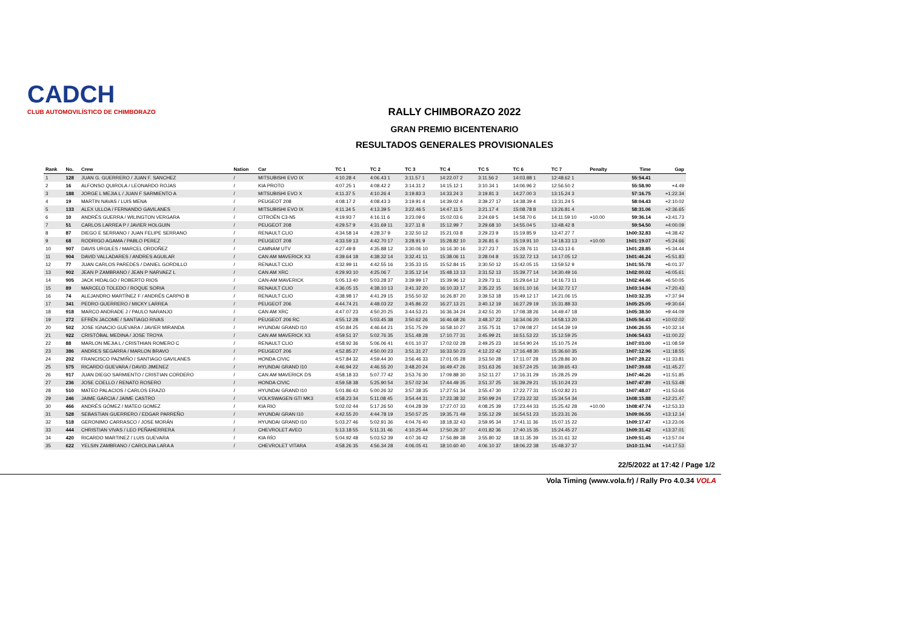CADCH
CLUB AUTOMOVILÍSTICO DE CHIMBORAZO
RALLY CHIMBORAZO 2022
GRAN PREMIO BICENTENARIO
RESULTADOS GENERALES PROVISIONALES
| Rank | No. | Crew | Nation | Car | TC 1 | TC 2 | TC 3 | TC 4 | TC 5 | TC 6 | TC 7 | Penalty | Time | Gap |
| --- | --- | --- | --- | --- | --- | --- | --- | --- | --- | --- | --- | --- | --- | --- |
| 1 | 128 | JUAN G. GUERRERO / JUAN F. SANCHEZ | / | MITSUBISHI EVO IX | 4:10.28 4 | 4:06.43 1 | 3:11.57 1 | 14:22.07 2 | 3:11.56 2 | 14:03.88 1 | 12:48.62 1 | | 55:54.41 | |
| 2 | 16 | ALFONSO QUIROLA / LEONARDO ROJAS | / | KIA PROTO | 4:07.25 1 | 4:08.42 2 | 3:14.31 2 | 14:15.12 1 | 3:10.34 1 | 14:06.96 2 | 12:56.50 2 | | 55:58.90 | +4.49 |
| 3 | 188 | JORGE L MEJIA L / JUAN F SARMIENTO A | / | MITSUBISHI EVO X | 4:11.37 5 | 4:10.26 4 | 3:19.83 3 | 14:33.24 3 | 3:19.81 3 | 14:27.00 3 | 13:15.24 3 | | 57:16.75 | +1:22.34 |
| 4 | 19 | MARTIN NAVAS / LUIS MENA | / | PEUGEOT 208 | 4:08.17 2 | 4:08.43 3 | 3:19.91 4 | 14:39.02 4 | 3:39.27 17 | 14:38.39 4 | 13:31.24 5 | | 58:04.43 | +2:10.02 |
| 5 | 133 | ALEX ULLOA / FERNANDO GAVILANES | / | MITSUBISHI EVO IX | 4:11.34 5 | 4:13.39 5 | 3:22.46 5 | 14:47.11 5 | 3:21.17 4 | 15:08.78 8 | 13:26.81 4 | | 58:31.06 | +2:36.65 |
| 6 | 10 | ANDRÉS GUERRA / WILINGTON VERGARA | / | CITROËN C3-N5 | 4:19.93 7 | 4:16.11 6 | 3:23.09 6 | 15:02.03 6 | 3:24.69 5 | 14:58.70 6 | 14:11.59 10 | +10.00 | 59:36.14 | +3:41.73 |
| 7 | 51 | CARLOS LARREA P / JAVIER HOLGUIN | / | PEUGEOT 208 | 4:29.57 9 | 4:31.69 11 | 3:27.11 8 | 15:12.99 7 | 3:29.68 10 | 14:55.04 5 | 13:48.42 8 | | 59:54.50 | +4:00.09 |
| 8 | 87 | DIEGO E SERRANO / JUAN FELIPE SERRANO | / | RENAULT CLIO | 4:34.58 14 | 4:28.37 9 | 3:32.50 12 | 15:21.03 8 | 3:29.23 9 | 15:19.85 9 | 13:47.27 7 | | 1h00:32.83 | +4:38.42 |
| 9 | 68 | RODRIGO AGAMA / PABLO PEREZ | / | PEUGEOT 208 | 4:33.59 13 | 4:42.70 17 | 3:28.91 9 | 15:28.82 10 | 3:26.81 6 | 15:19.91 10 | 14:18.33 13 | +10.00 | 1h01:19.07 | +5:24.66 |
| 10 | 907 | DAVIS URGILES / MARCEL ORDOÑEZ | / | CAMNAM UTV | 4:27.49 8 | 4:35.88 12 | 3:30.06 10 | 16:16.30 16 | 3:27.23 7 | 15:28.76 11 | 13:43.13 6 | | 1h01:28.85 | +5:34.44 |
| 11 | 904 | DAVID VALLADARES / ANDRES AGUILAR | / | CAN AM MAVERICK X3 | 4:39.64 18 | 4:38.32 14 | 3:32.41 11 | 15:38.06 11 | 3:28.04 8 | 15:32.72 13 | 14:17.05 12 | | 1h01:46.24 | +5:51.83 |
| 12 | 77 | JUAN CARLOS PAREDES / DANIEL GORDILLO | / | RENAULT CLIO | 4:32.99 11 | 4:42.55 16 | 3:35.33 15 | 15:52.84 15 | 3:30.50 12 | 15:42.05 15 | 13:59.52 9 | | 1h01:55.78 | +6:01.37 |
| 13 | 902 | JEAN P ZAMBRANO / JEAN P NARVAEZ L | / | CAN AM XRC | 4:29.93 10 | 4:25.06 7 | 3:35.12 14 | 15:48.13 13 | 3:31.52 13 | 15:39.77 14 | 14:30.49 16 | | 1h02:00.02 | +6:05.61 |
| 14 | 905 | JACK HIDALGO / ROBERTO RIOS | / | CAN-AM MAVERICK | 5:05.13 40 | 5:03.28 37 | 3:39.99 17 | 15:39.96 12 | 3:29.73 11 | 15:29.64 12 | 14:16.73 11 | | 1h02:44.46 | +6:50.05 |
| 15 | 89 | MARCELO TOLEDO / ROQUE SORIA | / | RENAULT CLIO | 4:36.05 15 | 4:38.10 13 | 3:41.32 20 | 16:10.33 17 | 3:35.22 15 | 16:01.10 16 | 14:32.72 17 | | 1h03:14.84 | +7:20.43 |
| 16 | 74 | ALEJANDRO MARTÍNEZ F / ANDRÉS CARPIO B | / | RENAULT CLIO | 4:38.98 17 | 4:41.29 15 | 3:55.50 32 | 16:26.87 20 | 3:39.53 18 | 15:49.12 17 | 14:21.06 15 | | 1h03:32.35 | +7:37.94 |
| 17 | 341 | PEDRO GUERRERO / MICKY LARREA | / | PEUGEOT 206 | 4:44.74 21 | 4:48.03 22 | 3:45.86 22 | 16:27.13 21 | 3:40.12 19 | 16:27.29 19 | 15:31.88 33 | | 1h05:25.05 | +9:30.64 |
| 18 | 918 | MARCO ANDRADE J / PAULO NARANJO | / | CAN AM XRC | 4:47.07 23 | 4:50.20 25 | 3:44.53 21 | 16:36.34 24 | 3:42.51 20 | 17:08.38 26 | 14:49.47 18 | | 1h05:38.50 | +9:44.09 |
| 19 | 272 | EFRÉN JACOME / SANTIAGO RIVAS | / | PEUGEOT 206 RC | 4:55.12 28 | 5:03.45 38 | 3:50.62 26 | 16:46.68 26 | 3:48.37 22 | 16:34.06 20 | 14:58.13 20 | | 1h05:56.43 | +10:02.02 |
| 20 | 502 | JOSE IGNACIO GUEVARA / JAVIER MIRANDA | / | HYUNDAI GRAND I10 | 4:50.84 25 | 4:46.64 21 | 3:51.75 29 | 16:58.10 27 | 3:55.75 31 | 17:09.08 27 | 14:54.39 19 | | 1h06:26.55 | +10:32.14 |
| 21 | 922 | CRISTÓBAL MEDINA / JOSE TROYA | / | CAN AM MAVERICK X3 | 4:59.51 37 | 5:02.76 35 | 3:51.48 28 | 17:10.77 31 | 3:45.99 21 | 16:51.53 22 | 15:12.59 25 | | 1h06:54.63 | +11:00.22 |
| 22 | 88 | MARLON MEJIA L / CRISTHIAN ROMERO C | / | RENAULT CLIO | 4:58.92 36 | 5:06.06 41 | 4:01.10 37 | 17:02.02 28 | 3:49.25 23 | 16:54.90 24 | 15:10.75 24 | | 1h07:03.00 | +11:08.59 |
| 23 | 386 | ANDRES SEGARRA / MARLON BRAVO | / | PEUGEOT 206 | 4:52.85 27 | 4:50.00 23 | 3:51.31 27 | 16:33.50 23 | 4:12.22 42 | 17:16.48 30 | 15:36.60 35 | | 1h07:12.96 | +11:18.55 |
| 24 | 202 | FRANCISCO PAZMIÑO / SANTIAGO GAVILANES | / | HONDA CIVIC | 4:57.84 32 | 4:59.44 30 | 3:56.46 33 | 17:01.05 28 | 3:53.50 28 | 17:11.07 28 | 15:28.86 30 | | 1h07:28.22 | +11:33.81 |
| 25 | 575 | RICARDO GUEVARA / DAVID JIMENEZ | / | HYUNDAI GRAND I10 | 4:46.94 22 | 4:46.55 20 | 3:48.20 24 | 16:49.47 26 | 3:51.63 26 | 16:57.24 25 | 16:39.65 43 | | 1h07:39.68 | +11:45.27 |
| 26 | 917 | JUAN DIEGO SARMIENTO / CRISTIAN CORDERO | / | CAN AM MAVERICK DS | 4:58.18 33 | 5:07.77 42 | 3:53.76 30 | 17:09.88 30 | 3:52.11 27 | 17:16.31 29 | 15:28.25 29 | | 1h07:46.26 | +11:51.85 |
| 27 | 236 | JOSE COELLO / RENATO ROSERO | / | HONDA CIVIC | 4:59.58 38 | 5:25.90 54 | 3:57.02 34 | 17:44.49 35 | 3:51.37 25 | 16:39.29 21 | 15:10.24 23 | | 1h07:47.89 | +11:53.48 |
| 28 | 510 | MATEO PALACIOS / CARLOS ERAZO | / | HYUNDAI GRAND I10 | 5:01.86 43 | 5:00.26 32 | 3:57.38 35 | 17:27.51 34 | 3:55.47 30 | 17:22.77 31 | 15:02.82 21 | | 1h07:48.07 | +11:53.66 |
| 29 | 246 | JAIME GARCIA / JAIME CASTRO | / | VOLKSWAGEN GTI MK3 | 4:58.23 34 | 5:11.08 45 | 3:54.44 31 | 17:23.38 32 | 3:50.99 24 | 17:23.22 32 | 15:34.54 34 | | 1h08:15.88 | +12:21.47 |
| 30 | 466 | ANDRÉS GÓMEZ / MATEO GOMEZ | / | KIA RIO | 5:02.02 44 | 5:17.26 50 | 4:04.28 39 | 17:27.07 33 | 4:08.25 39 | 17:23.44 33 | 15:25.42 28 | +10.00 | 1h08:47.74 | +12:53.33 |
| 31 | 528 | SEBASTIAN GUERRERO / EDGAR PARREÑO | / | HYUNDAI GRAN I10 | 4:42.55 20 | 4:44.78 19 | 3:50.57 25 | 19:35.71 49 | 3:55.12 29 | 16:54.51 23 | 15:23.31 26 | | 1h09:06.55 | +13:12.14 |
| 32 | 518 | GERONIMO CARRASCO / JOSE MORÁN | / | HYUNDAI GRAND I10 | 5:03.27 46 | 5:02.91 36 | 4:04.76 40 | 18:18.32 43 | 3:59.95 34 | 17:41.11 36 | 15:07.15 22 | | 1h09:17.47 | +13:23.06 |
| 33 | 444 | CHRISTIAN VIVAS / LEO PEÑAHERRERA | / | CHEVROLET AVEO | 5:13.18 55 | 5:11.31 46 | 4:10.25 44 | 17:50.26 37 | 4:01.82 36 | 17:40.15 35 | 15:24.45 27 | | 1h09:31.42 | +13:37.01 |
| 34 | 420 | RICARDO MARTINEZ / LUIS GUEVARA | / | KIA RÍO | 5:04.92 48 | 5:03.52 39 | 4:07.36 42 | 17:56.89 38 | 3:55.80 32 | 18:11.35 39 | 15:31.61 32 | | 1h09:51.45 | +13:57.04 |
| 35 | 622 | YELSIN ZAMBRANO / CAROLINA LARA A | / | CHEVROLET VITARA | 4:58.26 35 | 4:56.34 28 | 4:06.05 41 | 18:10.60 40 | 4:06.10 37 | 18:06.22 38 | 15:48.37 37 | | 1h10:11.94 | +14:17.53 |
22/5/2022 at 17:42 / Page 1/2
Vola Timing (www.vola.fr) / Rally Pro 4.0.34 VOLA